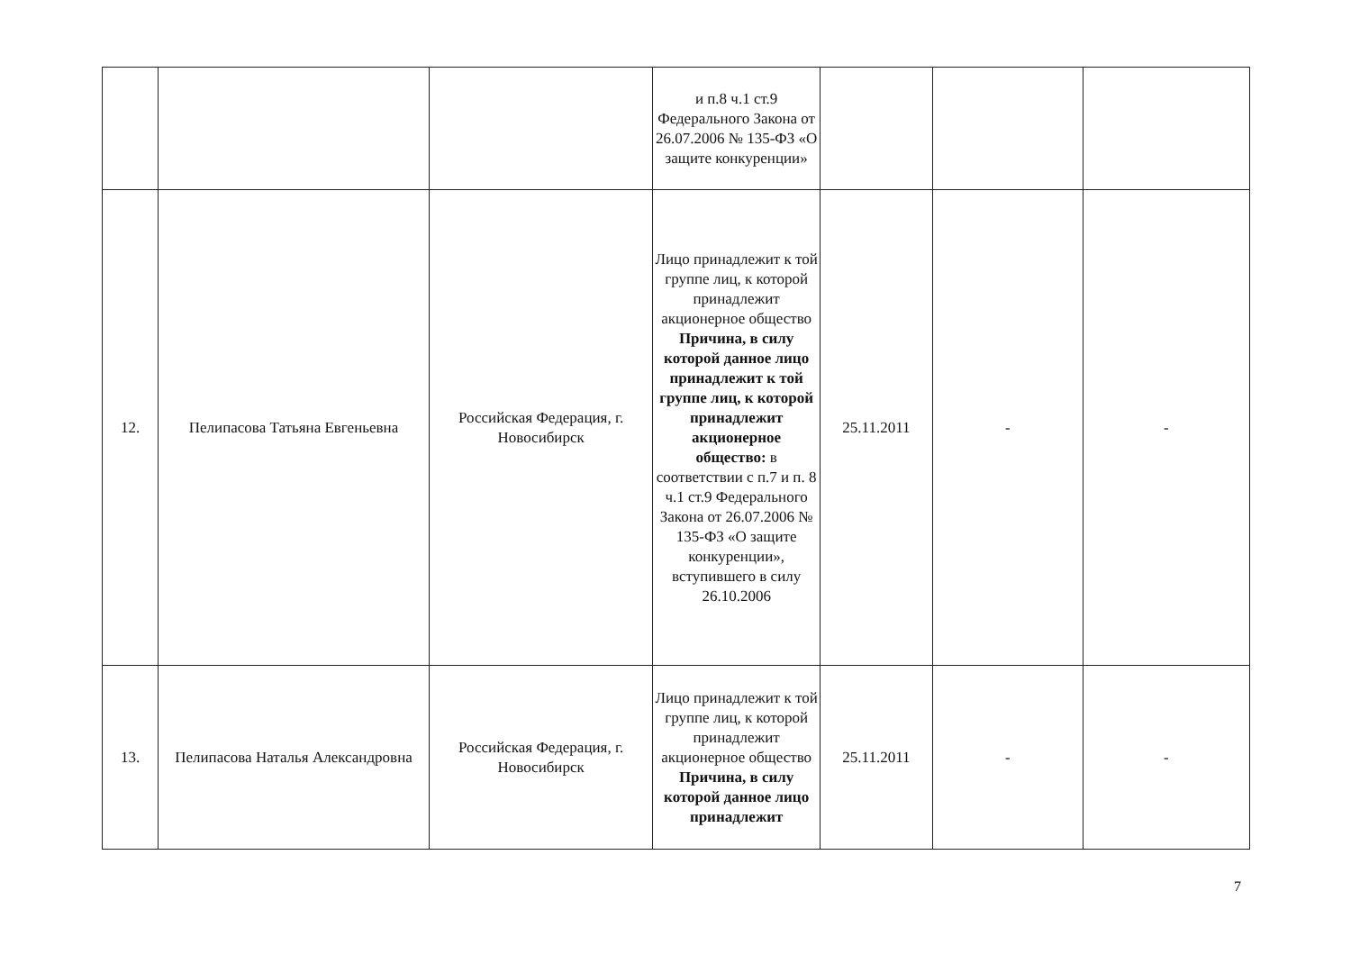| | | | и п.8 ч.1 ст.9 Федерального Закона от 26.07.2006 № 135-ФЗ «О защите конкуренции» | | | |
| 12. | Пелипасова Татьяна Евгеньевна | Российская Федерация, г. Новосибирск | Лицо принадлежит к той группе лиц, к которой принадлежит акционерное общество Причина, в силу которой данное лицо принадлежит к той группе лиц, к которой принадлежит акционерное общество: в соответствии с п.7 и п. 8 ч.1 ст.9 Федерального Закона от 26.07.2006 № 135-ФЗ «О защите конкуренции», вступившего в силу 26.10.2006 | 25.11.2011 | - | - |
| 13. | Пелипасова Наталья Александровна | Российская Федерация, г. Новосибирск | Лицо принадлежит к той группе лиц, к которой принадлежит акционерное общество Причина, в силу которой данное лицо принадлежит | 25.11.2011 | - | - |
7